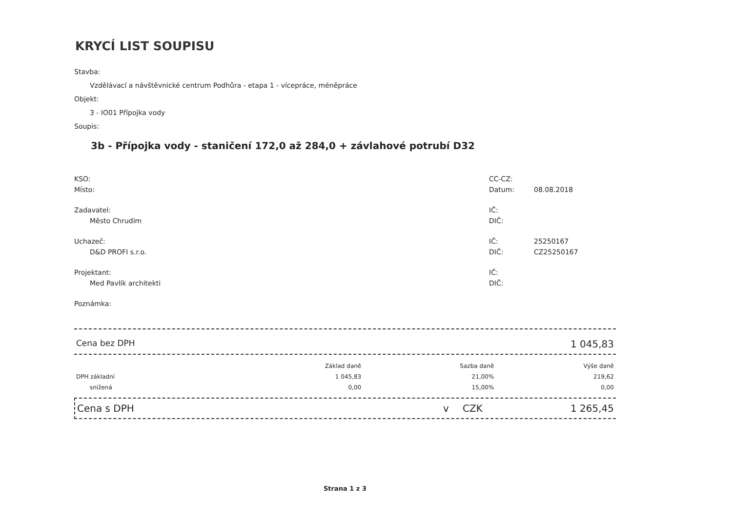KRYCÍ LIST SOUPISU
Stavba:
Vzdělávací a návštěvnické centrum Podhůra - etapa 1 - vícepráce, méněpráce
Objekt:
3 - IO01 Přípojka vody
Soupis:
3b - Přípojka vody - staničení 172,0 až 284,0 + závlahové potrubí D32
| KSO: | CC-CZ: | |
| Místo: | Datum: | 08.08.2018 |
| Zadavatel: | IČ: | |
| Město Chrudim | DIČ: | |
| Uchazeč: | IČ: | 25250167 |
| D&D PROFI s.r.o. | DIČ: | CZ25250167 |
| Projektant: | IČ: | |
| Med Pavlík architekti | DIČ: | |
| Poznámka: | | |
Cena bez DPH 1 045,83
| | Základ daně | Sazba daně | Výše daně |
| --- | --- | --- | --- |
| DPH základní | 1 045,83 | 21,00% | 219,62 |
| snížená | 0,00 | 15,00% | 0,00 |
Cena s DPH v CZK 1 265,45
Strana 1 z 3